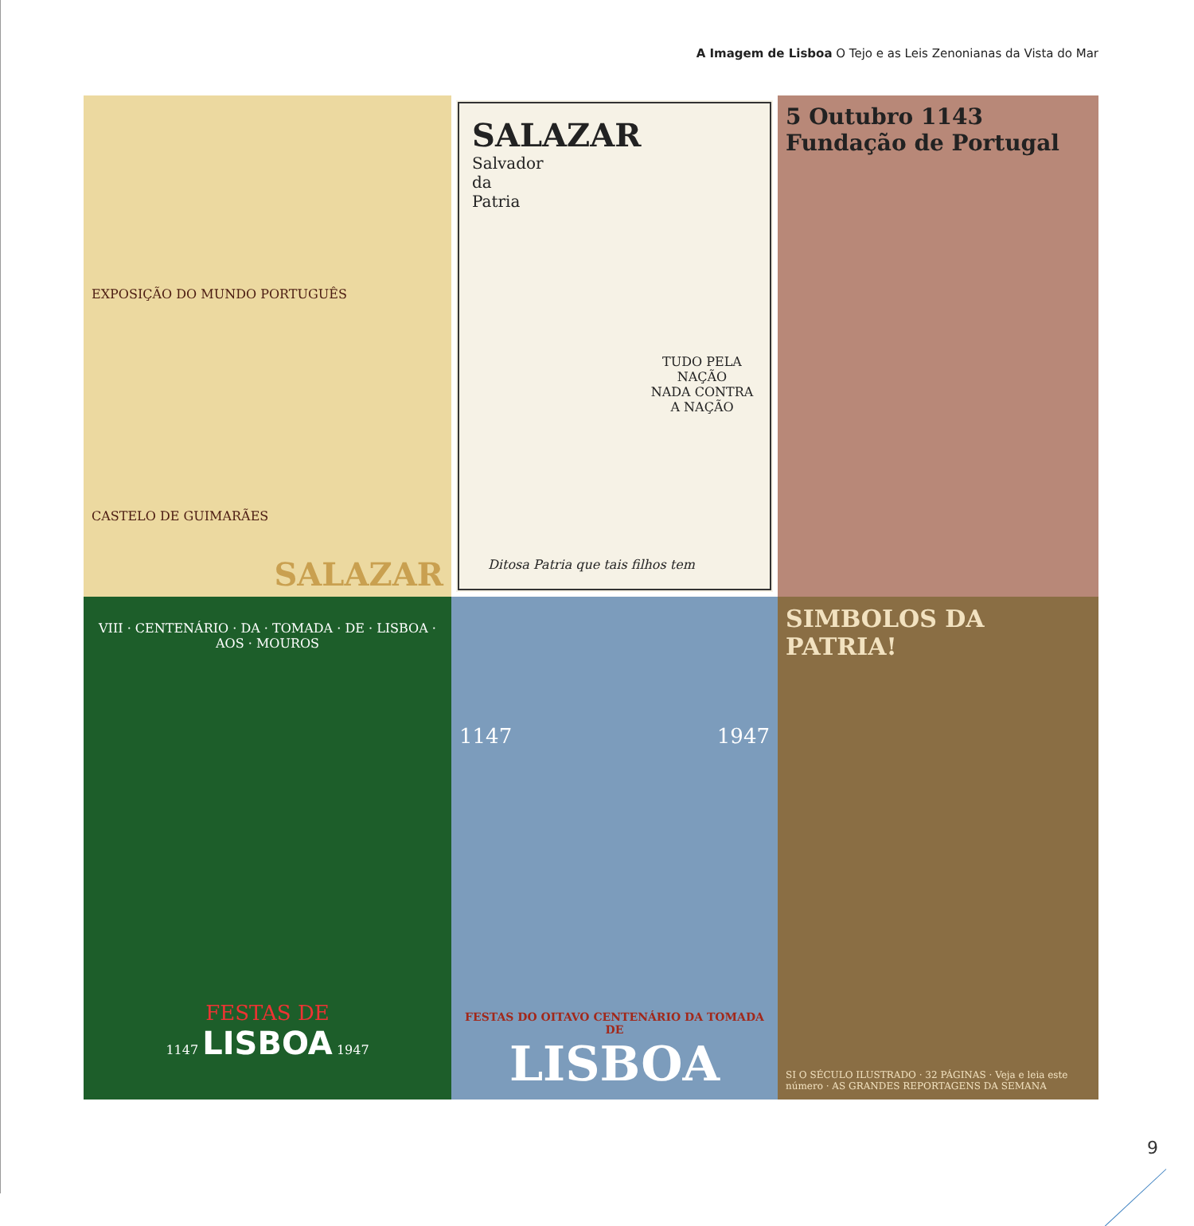A Imagem de Lisboa O Tejo e as Leis Zenonianas da Vista do Mar
EXPOSIÇÃO DO MUNDO PORTUGUÊS
CASTELO DE GUIMARÃES
SALAZAR
SALAZAR
Salvador
da
Patria
TUDO PELA NAÇÃO
NADA CONTRA A NAÇÃO
Ditosa Patria que tais filhos tem
5 Outubro 1143
Fundação de Portugal
VIII · CENTENÁRIO · DA · TOMADA · DE · LISBOA · AOS · MOUROS
FESTAS DE
1147 LISBOA 1947
1147 1947
FESTAS DO OITAVO CENTENÁRIO DA TOMADA DE
LISBOA
SIMBOLOS DA PATRIA!
SI O SÉCULO ILUSTRADO · 32 PÁGINAS · Veja e leia este número · AS GRANDES REPORTAGENS DA SEMANA
9